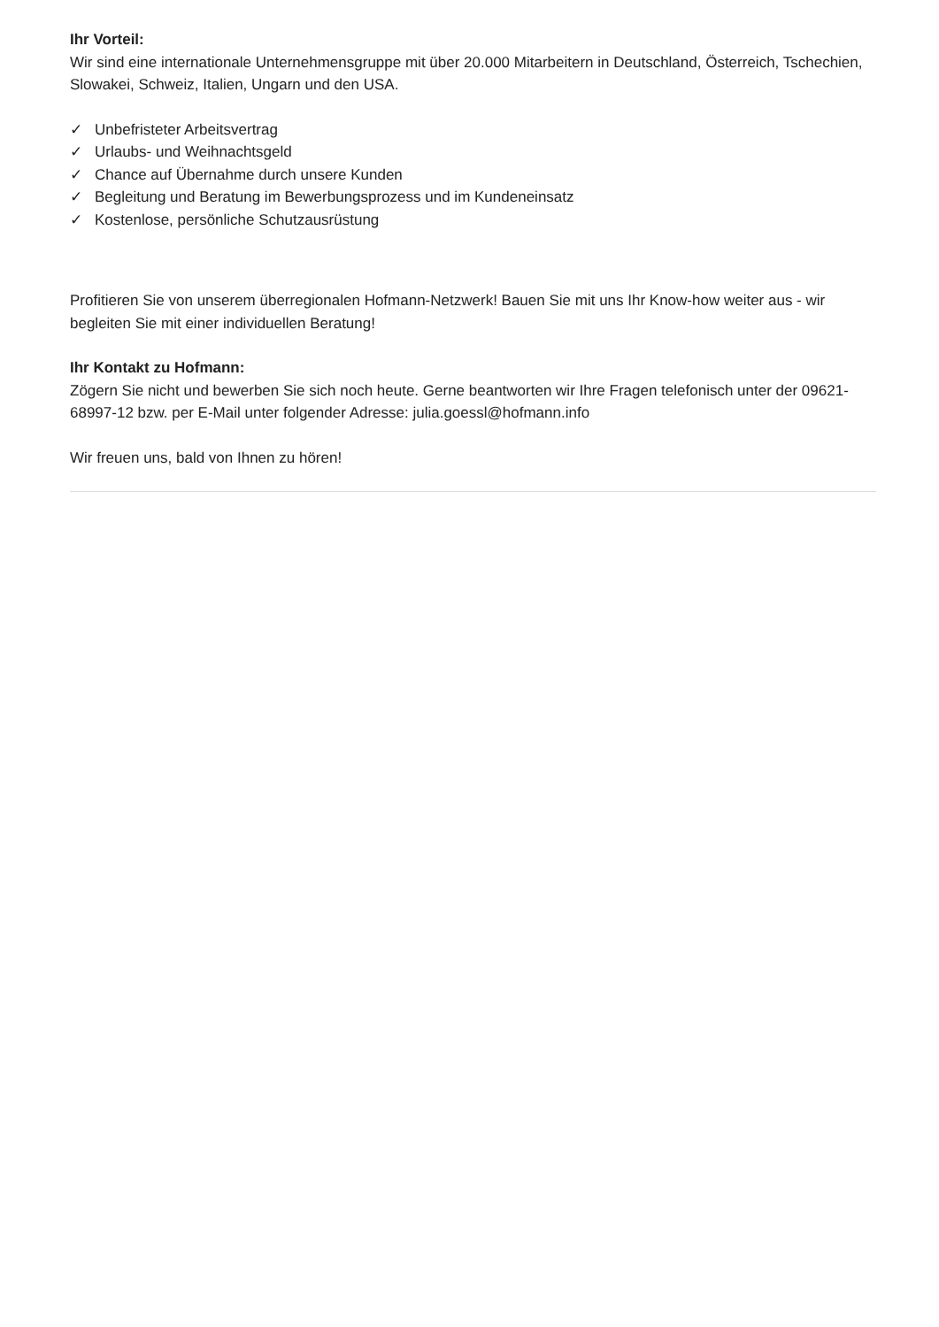Ihr Vorteil:
Wir sind eine internationale Unternehmensgruppe mit über 20.000 Mitarbeitern in Deutschland, Österreich, Tschechien, Slowakei, Schweiz, Italien, Ungarn und den USA.
✓ Unbefristeter Arbeitsvertrag
✓ Urlaubs- und Weihnachtsgeld
✓ Chance auf Übernahme durch unsere Kunden
✓ Begleitung und Beratung im Bewerbungsprozess und im Kundeneinsatz
✓ Kostenlose, persönliche Schutzausrüstung
Profitieren Sie von unserem überregionalen Hofmann-Netzwerk! Bauen Sie mit uns Ihr Know-how weiter aus - wir begleiten Sie mit einer individuellen Beratung!
Ihr Kontakt zu Hofmann:
Zögern Sie nicht und bewerben Sie sich noch heute. Gerne beantworten wir Ihre Fragen telefonisch unter der 09621-68997-12 bzw. per E-Mail unter folgender Adresse: julia.goessl@hofmann.info
Wir freuen uns, bald von Ihnen zu hören!